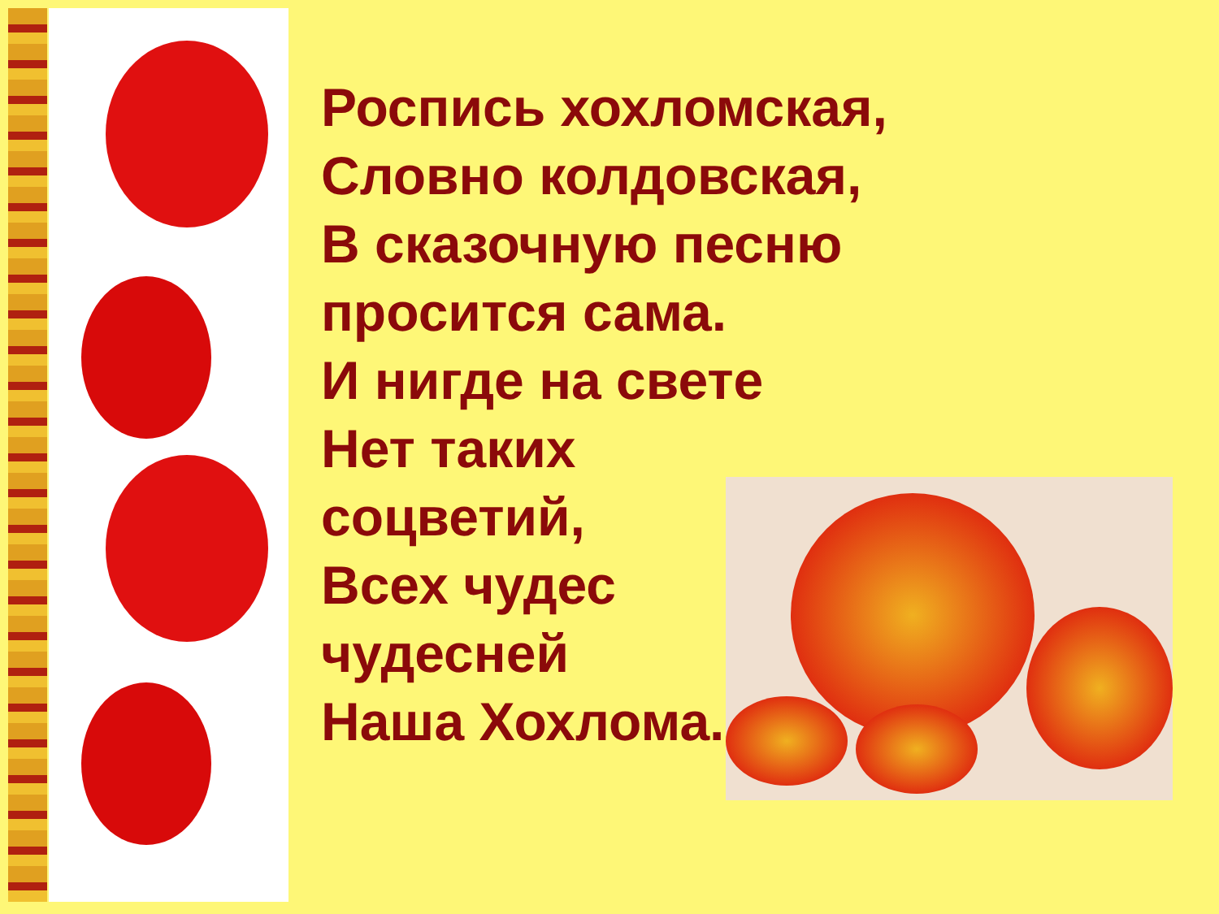Роспись хохломская,
Словно колдовская,
В сказочную песню
просится сама.
И нигде на свете
Нет таких
соцветий,
Всех чудес
чудесней
Наша Хохлома.